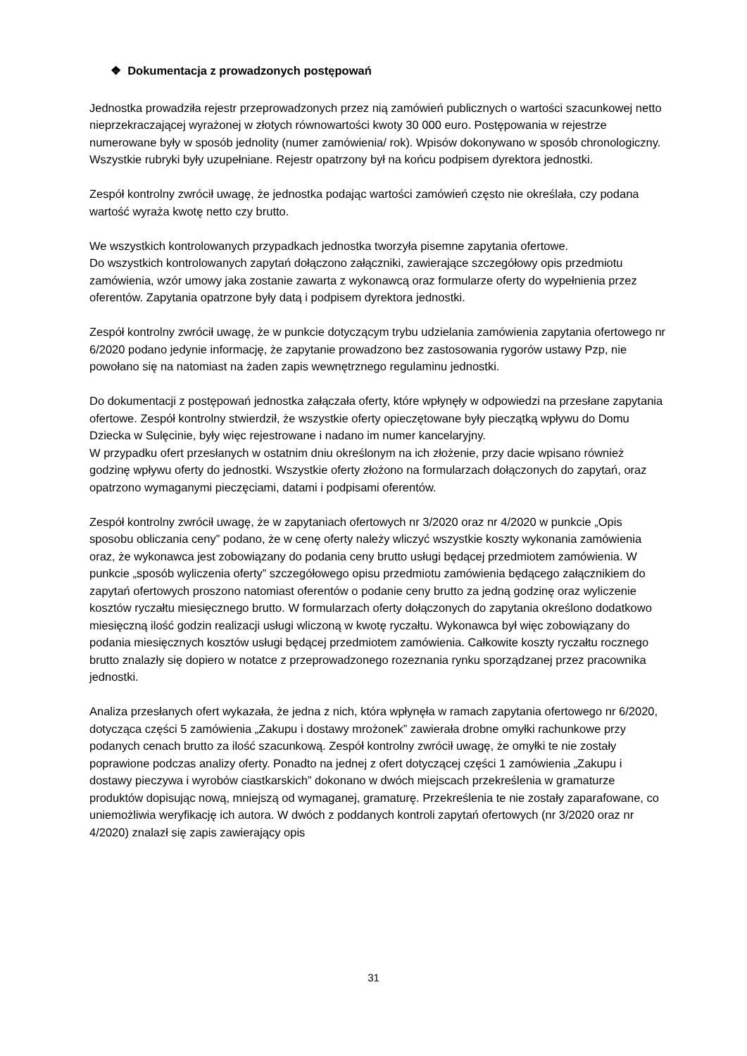❖ Dokumentacja z prowadzonych postępowań
Jednostka prowadziła rejestr przeprowadzonych przez nią zamówień publicznych o wartości szacunkowej netto nieprzekraczającej wyrażonej w złotych równowartości kwoty 30 000 euro. Postępowania w rejestrze numerowane były w sposób jednolity (numer zamówienia/ rok). Wpisów dokonywano w sposób chronologiczny. Wszystkie rubryki były uzupełniane. Rejestr opatrzony był na końcu podpisem dyrektora jednostki.
Zespół kontrolny zwrócił uwagę, że jednostka podając wartości zamówień często nie określała, czy podana wartość wyraża kwotę netto czy brutto.
We wszystkich kontrolowanych przypadkach jednostka tworzyła pisemne zapytania ofertowe.
Do wszystkich kontrolowanych zapytań dołączono załączniki, zawierające szczegółowy opis przedmiotu zamówienia, wzór umowy jaka zostanie zawarta z wykonawcą oraz formularze oferty do wypełnienia przez oferentów. Zapytania opatrzone były datą i podpisem dyrektora jednostki.
Zespół kontrolny zwrócił uwagę, że w punkcie dotyczącym trybu udzielania zamówienia zapytania ofertowego nr 6/2020 podano jedynie informację, że zapytanie prowadzono bez zastosowania rygorów ustawy Pzp, nie powołano się na natomiast na żaden zapis wewnętrznego regulaminu jednostki.
Do dokumentacji z postępowań jednostka załączała oferty, które wpłynęły w odpowiedzi na przesłane zapytania ofertowe. Zespół kontrolny stwierdził, że wszystkie oferty opieczętowane były pieczątką wpływu do Domu Dziecka w Sulęcinie, były więc rejestrowane i nadano im numer kancelaryjny.
W przypadku ofert przesłanych w ostatnim dniu określonym na ich złożenie, przy dacie wpisano również godzinę wpływu oferty do jednostki. Wszystkie oferty złożono na formularzach dołączonych do zapytań, oraz opatrzono wymaganymi pieczęciami, datami i podpisami oferentów.
Zespół kontrolny zwrócił uwagę, że w zapytaniach ofertowych nr 3/2020 oraz nr 4/2020 w punkcie „Opis sposobu obliczania ceny” podano, że w cenę oferty należy wliczyć wszystkie koszty wykonania zamówienia oraz, że wykonawca jest zobowiązany do podania ceny brutto usługi będącej przedmiotem zamówienia. W punkcie „sposób wyliczenia oferty” szczegółowego opisu przedmiotu zamówienia będącego załącznikiem do zapytań ofertowych proszono natomiast oferentów o podanie ceny brutto za jedną godzinę oraz wyliczenie kosztów ryczałtu miesięcznego brutto. W formularzach oferty dołączonych do zapytania określono dodatkowo miesięczną ilość godzin realizacji usługi wliczoną w kwotę ryczałtu. Wykonawca był więc zobowiązany do podania miesięcznych kosztów usługi będącej przedmiotem zamówienia. Całkowite koszty ryczałtu rocznego brutto znalazły się dopiero w notatce z przeprowadzonego rozeznania rynku sporządzanej przez pracownika jednostki.
Analiza przesłanych ofert wykazała, że jedna z nich, która wpłynęła w ramach zapytania ofertowego nr 6/2020, dotycząca części 5 zamówienia „Zakupu i dostawy mrożonek” zawierała drobne omyłki rachunkowe przy podanych cenach brutto za ilość szacunkową. Zespół kontrolny zwrócił uwagę, że omyłki te nie zostały poprawione podczas analizy oferty. Ponadto na jednej z ofert dotyczącej części 1 zamówienia „Zakupu i dostawy pieczywa i wyrobów ciastkarskich” dokonano w dwóch miejscach przekreślenia w gramaturze produktów dopisując nową, mniejszą od wymaganej, gramaturę. Przekreślenia te nie zostały zaparafowane, co uniemożliwia weryfikację ich autora. W dwóch z poddanych kontroli zapytań ofertowych (nr 3/2020 oraz nr 4/2020) znalazł się zapis zawierający opis
31